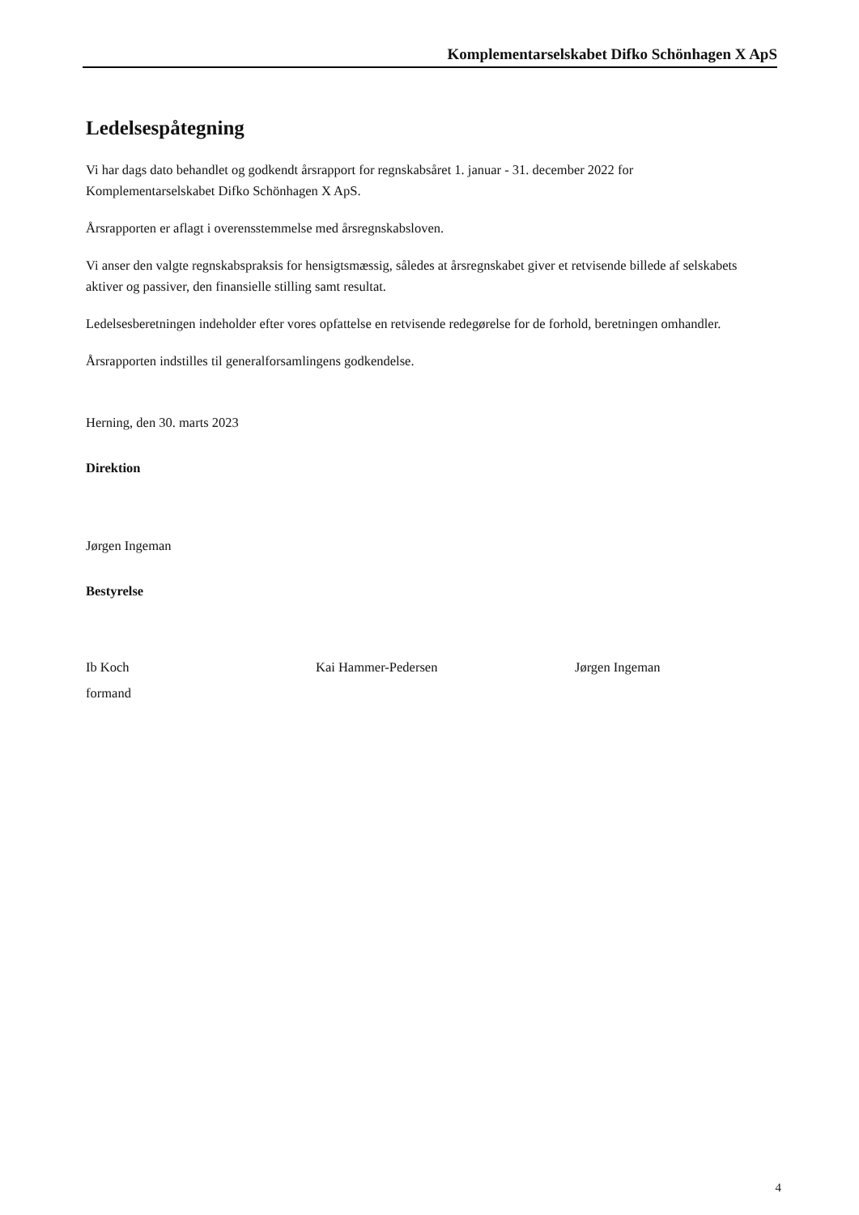Komplementarselskabet Difko Schönhagen X ApS
Ledelsespåtegning
Vi har dags dato behandlet og godkendt årsrapport for regnskabsåret 1. januar - 31. december 2022 for Komplementarselskabet Difko Schönhagen X ApS.
Årsrapporten er aflagt i overensstemmelse med årsregnskabsloven.
Vi anser den valgte regnskabspraksis for hensigtsmæssig, således at årsregnskabet giver et retvisende billede af selskabets aktiver og passiver, den finansielle stilling samt resultat.
Ledelsesberetningen indeholder efter vores opfattelse en retvisende redegørelse for de forhold, beretningen omhandler.
Årsrapporten indstilles til generalforsamlingens godkendelse.
Herning, den 30. marts 2023
Direktion
Jørgen Ingeman
Bestyrelse
Ib Koch
formand
Kai Hammer-Pedersen Jørgen Ingeman
4